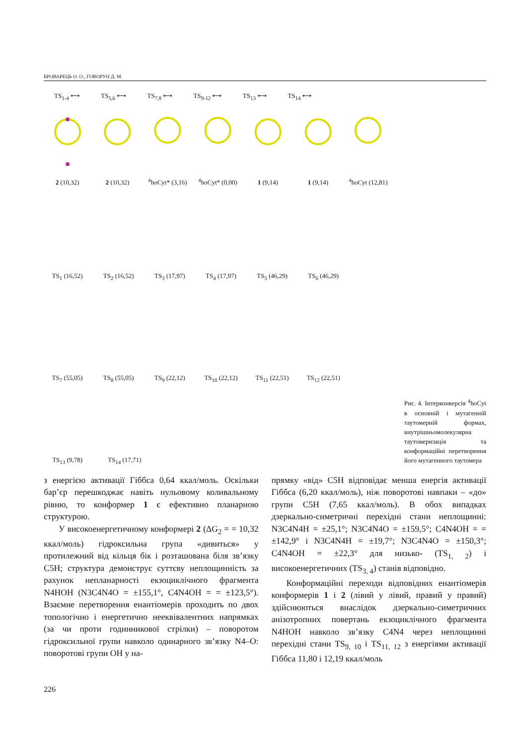БРОВАРЕЦЬ О. О., ГОВОРУН Д. М.
2 (10,32)
2 (10,32)
<sup>4</sup> hoCyt* (3,16)
<sup>4</sup> hoCyt* (0,00)
1 (9,14)
1 (9,14)
<sup>4</sup> hoCyt (12,81)
TS<sub>1-4</sub> ⟷ TS<sub>5,6</sub> ⟷ TS<sub>7,8</sub> ⟷ TS<sub>9-12</sub> ⟷ TS<sub>13</sub> ⟷ TS<sub>14</sub> ⟷
TS<sub>1</sub> (16,52)
TS<sub>2</sub> (16,52)
TS<sub>3</sub> (17,97)
TS<sub>4</sub> (17,97)
TS<sub>5</sub> (46,29)
TS<sub>6</sub> (46,29)
TS<sub>7</sub> (55,05)
TS<sub>8</sub> (55,05)
TS<sub>9</sub> (22,12)
TS<sub>10</sub> (22,12)
TS<sub>11</sub> (22,51)
TS<sub>12</sub> (22,51)
TS<sub>13</sub> (9,78)
TS<sub>14</sub> (17,71)
Рис. 4. Інтерконверсія <sup>4</sup>hoCyt в основній і мутагенній таутомерній формах, внутрішньомолекулярна таутомеризація та конформаційні перетворення його мутагенного таутомера
з енергією активації Гіббса 0,64 ккал/моль. Оскільки бар’єр перешкоджає навіть нульовому коливальному рівню, то конформер 1 є ефективно планарною структурою.
У високоенергетичному конформері 2 (ΔG<sub>2</sub> = = 10,32 ккал/моль) гідроксильна група «дивиться» у протилежний від кільця бік і розташована біля зв’язку C5H; структура демонструє суттєву неплощинність за рахунок непланарності екзоциклічного фрагмента N4HOH (N3C4N4O = ±155,1°, C4N4OH = = ±123,5°). Взаємне перетворення енантіомерів проходить по двох топологічно і енергетично нееквівалентних напрямках (за чи проти годинникової стрілки) – поворотом гідроксильної групи навколо одинарного зв’язку N4–O: поворотові групи OH у на-
прямку «від» C5H відповідає менша енергія активації Гіббса (6,20 ккал/моль), ніж поворотові навпаки – «до» групи C5H (7,65 ккал/моль). В обох випадках дзеркально-симетричні перехідні стани неплощинні: N3C4N4H = ±25,1°; N3C4N4O = ±159,5°; C4N4OH = = ±142,9° і N3C4N4H = ±19,7°; N3C4N4O = ±150,3°; C4N4OH = ±22,3° для низько- (TS<sub>1, 2</sub>) і високоенергетичних (TS<sub>3, 4</sub>) станів відповідно.
Конформаційні переходи відповідних енантіомерів конформерів 1 і 2 (лівий у лівий, правий у правий) здійснюються внаслідок дзеркально-симетричних анізотропних повертань екзоциклічного фрагмента N4HOH навколо зв’язку C4N4 через неплощинні перехідні стани TS<sub>9, 10</sub> і TS<sub>11, 12</sub> з енергіями активації Гіббса 11,80 і 12,19 ккал/моль
226